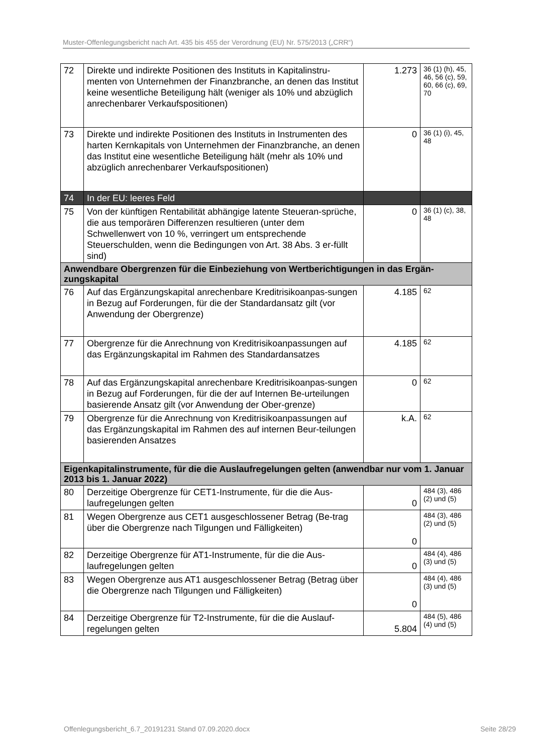Muster-Offenlegungsbericht nach Art. 435 bis 455 der Verordnung (EU) Nr. 575/2013 („CRR“)
| 72 | Direkte und indirekte Positionen des Instituts in Kapitalinstru-menten von Unternehmen der Finanzbranche, an denen das Institut keine wesentliche Beteiligung hält (weniger als 10% und abzüglich anrechenbarer Verkaufspositionen) | 1.273 | 36 (1) (h), 45, 46, 56 (c), 59, 60, 66 (c), 69, 70 |
| 73 | Direkte und indirekte Positionen des Instituts in Instrumenten des harten Kernkapitals von Unternehmen der Finanzbranche, an denen das Institut eine wesentliche Beteiligung hält (mehr als 10% und abzüglich anrechenbarer Verkaufspositionen) | 0 | 36 (1) (i), 45, 48 |
| 74 | In der EU: leeres Feld | | |
| 75 | Von der künftigen Rentabilität abhängige latente Steueran-sprüche, die aus temporären Differenzen resultieren (unter dem Schwellenwert von 10 %, verringert um entsprechende Steuerschulden, wenn die Bedingungen von Art. 38 Abs. 3 er-füllt sind) | 0 | 36 (1) (c), 38, 48 |
| Anwendbare Obergrenzen für die Einbeziehung von Wertberichtigungen in das Ergän-zungskapital | | | |
| 76 | Auf das Ergänzungskapital anrechenbare Kreditrisikoanpas-sungen in Bezug auf Forderungen, für die der Standardansatz gilt (vor Anwendung der Obergrenze) | 4.185 | 62 |
| 77 | Obergrenze für die Anrechnung von Kreditrisikoanpassungen auf das Ergänzungskapital im Rahmen des Standardansatzes | 4.185 | 62 |
| 78 | Auf das Ergänzungskapital anrechenbare Kreditrisikoanpas-sungen in Bezug auf Forderungen, für die der auf Internen Be-urteilungen basierende Ansatz gilt (vor Anwendung der Ober-grenze) | 0 | 62 |
| 79 | Obergrenze für die Anrechnung von Kreditrisikoanpassungen auf das Ergänzungskapital im Rahmen des auf internen Beur-teilungen basierenden Ansatzes | k.A. | 62 |
| Eigenkapitalinstrumente, für die die Auslaufregelungen gelten (anwendbar nur vom 1. Januar 2013 bis 1. Januar 2022) | | | |
| 80 | Derzeitige Obergrenze für CET1-Instrumente, für die die Aus-laufregelungen gelten | 0 | 484 (3), 486 (2) und (5) |
| 81 | Wegen Obergrenze aus CET1 ausgeschlossener Betrag (Be-trag über die Obergrenze nach Tilgungen und Fälligkeiten) | 0 | 484 (3), 486 (2) und (5) |
| 82 | Derzeitige Obergrenze für AT1-Instrumente, für die die Aus-laufregelungen gelten | 0 | 484 (4), 486 (3) und (5) |
| 83 | Wegen Obergrenze aus AT1 ausgeschlossener Betrag (Betrag über die Obergrenze nach Tilgungen und Fälligkeiten) | 0 | 484 (4), 486 (3) und (5) |
| 84 | Derzeitige Obergrenze für T2-Instrumente, für die die Auslauf-regelungen gelten | 5.804 | 484 (5), 486 (4) und (5) |
Offenlegungsbericht_6.7_20191231 Stand 07.09.2020.docx Seite 28/29